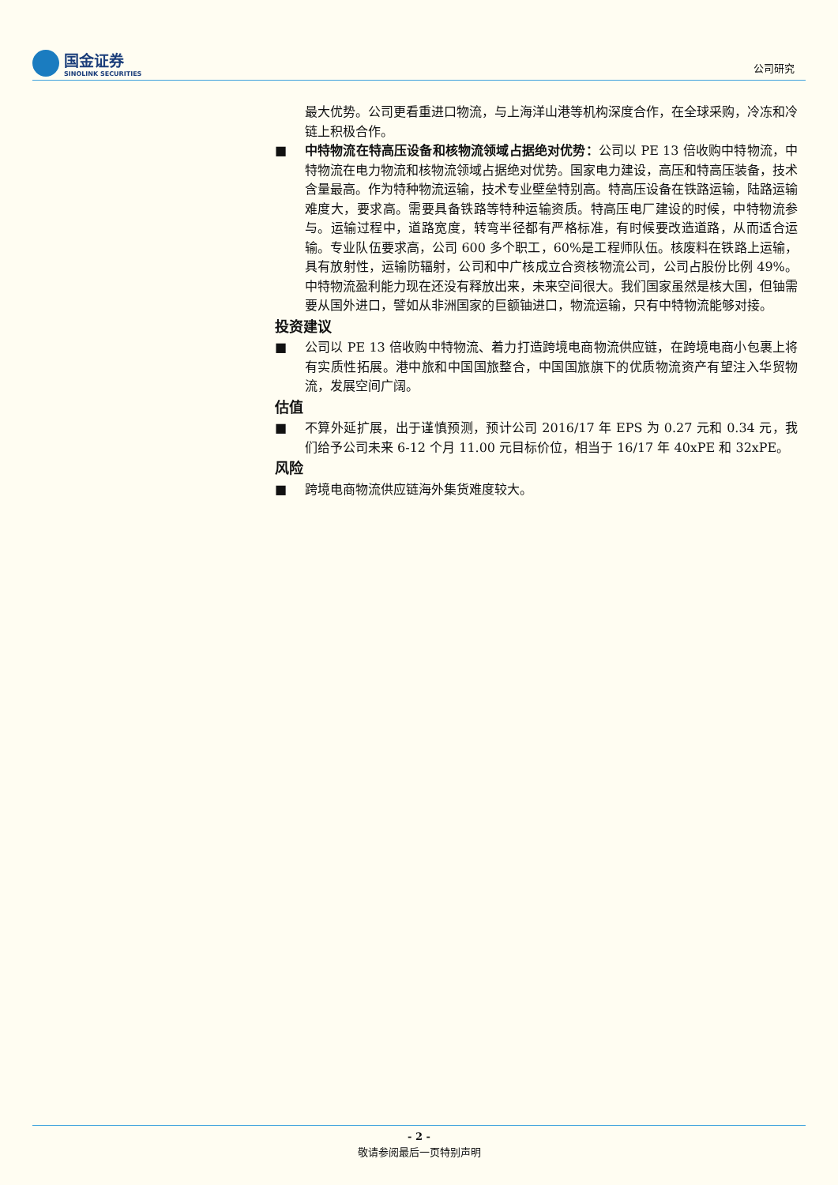国金证券
SINOLINK SECURITIES
公司研究
最大优势。公司更看重进口物流，与上海洋山港等机构深度合作，在全球采购，冷冻和冷链上积极合作。
■ 中特物流在特高压设备和核物流领域占据绝对优势：公司以 PE 13 倍收购中特物流，中特物流在电力物流和核物流领域占据绝对优势。国家电力建设，高压和特高压装备，技术含量最高。作为特种物流运输，技术专业壁垒特别高。特高压设备在铁路运输，陆路运输难度大，要求高。需要具备铁路等特种运输资质。特高压电厂建设的时候，中特物流参与。运输过程中，道路宽度，转弯半径都有严格标准，有时候要改造道路，从而适合运输。专业队伍要求高，公司 600 多个职工，60%是工程师队伍。核废料在铁路上运输，具有放射性，运输防辐射，公司和中广核成立合资核物流公司，公司占股份比例 49%。中特物流盈利能力现在还没有释放出来，未来空间很大。我们国家虽然是核大国，但铀需要从国外进口，譬如从非洲国家的巨额铀进口，物流运输，只有中特物流能够对接。
投资建议
■ 公司以 PE 13 倍收购中特物流、着力打造跨境电商物流供应链，在跨境电商小包裹上将有实质性拓展。港中旅和中国国旅整合，中国国旅旗下的优质物流资产有望注入华贸物流，发展空间广阔。
估值
■ 不算外延扩展，出于谨慎预测，预计公司 2016/17 年 EPS 为 0.27 元和 0.34 元，我们给予公司未来 6-12 个月 11.00 元目标价位，相当于 16/17 年 40xPE 和 32xPE。
风险
■ 跨境电商物流供应链海外集货难度较大。
- 2 -
敬请参阅最后一页特别声明